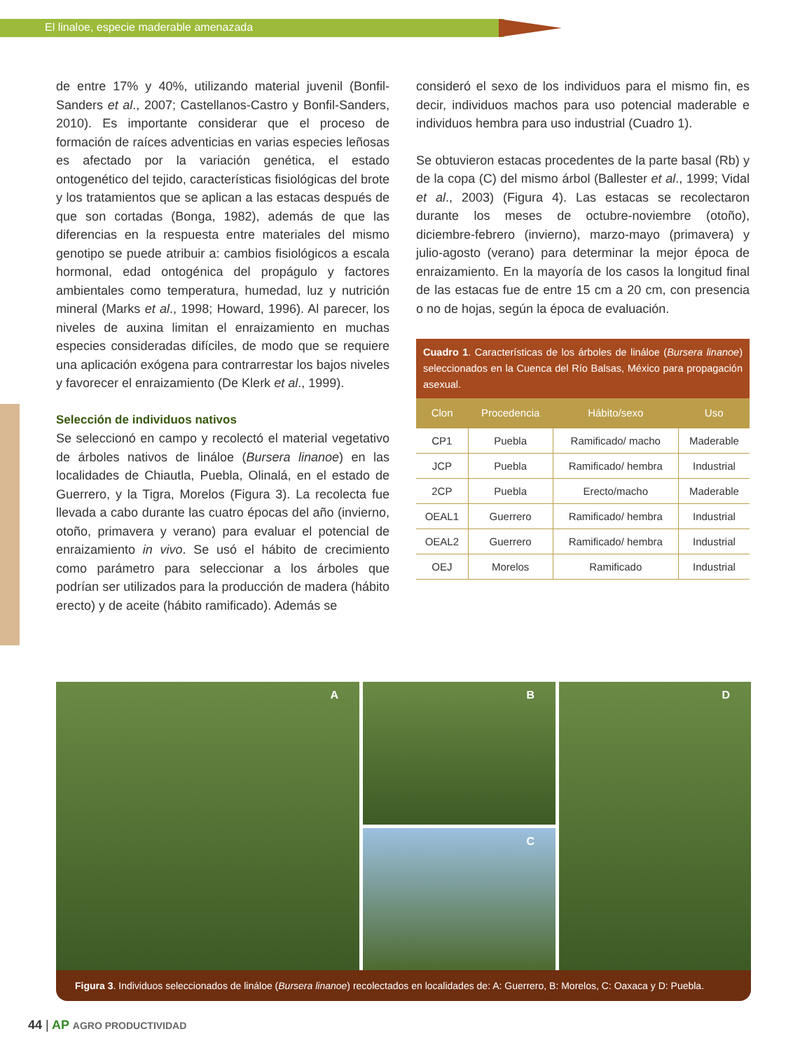El linaloe, especie maderable amenazada
de entre 17% y 40%, utilizando material juvenil (Bonfil-Sanders et al., 2007; Castellanos-Castro y Bonfil-Sanders, 2010). Es importante considerar que el proceso de formación de raíces adventicias en varias especies leñosas es afectado por la variación genética, el estado ontogenético del tejido, características fisiológicas del brote y los tratamientos que se aplican a las estacas después de que son cortadas (Bonga, 1982), además de que las diferencias en la respuesta entre materiales del mismo genotipo se puede atribuir a: cambios fisiológicos a escala hormonal, edad ontogénica del propágulo y factores ambientales como temperatura, humedad, luz y nutrición mineral (Marks et al., 1998; Howard, 1996). Al parecer, los niveles de auxina limitan el enraizamiento en muchas especies consideradas difíciles, de modo que se requiere una aplicación exógena para contrarrestar los bajos niveles y favorecer el enraizamiento (De Klerk et al., 1999).
Selección de individuos nativos
Se seleccionó en campo y recolectó el material vegetativo de árboles nativos de linálo​e (Bursera linanoe) en las localidades de Chiautla, Puebla, Olinalá, en el estado de Guerrero, y la Tigra, Morelos (Figura 3). La recolecta fue llevada a cabo durante las cuatro épocas del año (invierno, otoño, primavera y verano) para evaluar el potencial de enraizamiento in vivo. Se usó el hábito de crecimiento como parámetro para seleccionar a los árboles que podrían ser utilizados para la producción de madera (hábito erecto) y de aceite (hábito ramificado). Además se
consideró el sexo de los individuos para el mismo fin, es decir, individuos machos para uso potencial maderable e individuos hembra para uso industrial (Cuadro 1).
Se obtuvieron estacas procedentes de la parte basal (Rb) y de la copa (C) del mismo árbol (Ballester et al., 1999; Vidal et al., 2003) (Figura 4). Las estacas se recolectaron durante los meses de octubre-noviembre (otoño), diciembre-febrero (invierno), marzo-mayo (primavera) y julio-agosto (verano) para determinar la mejor época de enraizamiento. En la mayoría de los casos la longitud final de las estacas fue de entre 15 cm a 20 cm, con presencia o no de hojas, según la época de evaluación.
Cuadro 1. Características de los árboles de linálo​e (Bursera linanoe) seleccionados en la Cuenca del Río Balsas, México para propagación asexual.
| Clon | Procedencia | Hábito/sexo | Uso |
| --- | --- | --- | --- |
| CP1 | Puebla | Ramificado/ macho | Maderable |
| JCP | Puebla | Ramificado/ hembra | Industrial |
| 2CP | Puebla | Erecto/macho | Maderable |
| OEAL1 | Guerrero | Ramificado/ hembra | Industrial |
| OEAL2 | Guerrero | Ramificado/ hembra | Industrial |
| OEJ | Morelos | Ramificado | Industrial |
A B
C
D
Figura 3. Individuos seleccionados de linálo​e (Bursera linanoe) recolectados en localidades de: A: Guerrero, B: Morelos, C: Oaxaca y D: Puebla.
44 | AP AGRO PRODUCTIVIDAD